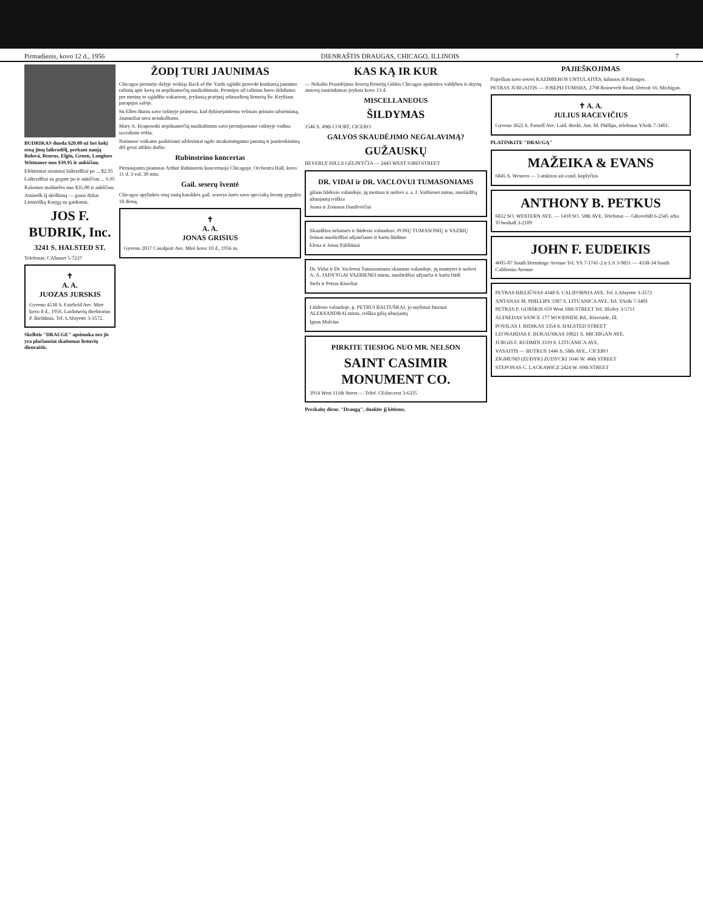Pirmadienis, kovo 12 d., 1956 DIENRAŠTIS DRAUGAS, CHICAGO, ILLINOIS 7
BUDRIKAS duoda $20.00 už bet kokį seną jūsų laikrodėlį, perkant naują Bulová, Benrus, Elgin, Gruen, Longines Wittnauer nuo $39.95 ir aukščiau.
Elektriniai sieniniai laikrodžiai po ... $2.95
Laikrodžiai su gegute po ir aukščiau ... 6.95
Rašomos mašinėlės nuo $35.00 ir aukščiau.
Atsinešk šį skelbimą — gausi dykai Lietuvišką Knygą su gaidomis.
JOS F. BUDRIK, Inc.
3241 S. HALSTED ST.
Telefonas: CAlumet 5-7237
✝
A. A.
JUOZAS JURSKIS
Gyveno 4538 S. Fairfield Ave. Mirė kovo 8 d., 1956. Laidotuvių direktorius P. Bieliūnas. Tel. LAfayette 3-3572.
Skelbtis "DRAUGE" apsimoka nes jis yra plačiausiai skaitomas lietuvių dienraštis.
ŽODĮ TURI JAUNIMAS
Chicagos pietinėje dalyje veikiąs Back of the Yards sąjūdis pravedė konkursą jaunimo rašinių apie kovą su nepilnamečių nusikaltimais. Premijos už rašinius buvo išdalintos per metinę to sąjūdžio vakarienę, įvykusią praėjusį sekmadienį lietuvių Šv. Kryžiaus parapijos salėje.
Su Ellen Burns savo rašinyje primena, kad dykinėjantiems velniais pristato užsiėmimą. Jaunuoliai nėra nesukalbami.
Mary A. Krapowski nepilnamečių nusikaltimus savo premijuotame rašinyje vadina socialiniu vėžiu.
Namuose vaikams paskiriami uždaviniai ugdo atsakomingumo jausmą ir pasitenkinimą dėl gerai atlikto darbo.
Rubinsteino koncertas
Pirmaujantis pianistas Arthur Rubinstein koncertuoja Chicagoje, Orchestra Hall, kovo 11 d. 3 val. 30 min.
Gail. seserų šventė
Chicagos apylinkės visų tautų katalikės gail. seserys turės savo specialią šventę gegužės 18 dieną.
✝
A. A.
JONAS GRISIUS
Gyveno 2037 Canalport Ave. Mirė kovo 10 d., 1956 m.
KAS KĄ IR KUR
— Nekalto Prasidėjimo Seserų Rėmėjų Gildos Chicagos apskrities valdybos ir skyrių atstovų susirinkimas įvyksta kovo 13 d.
MISCELLANEOUS
ŠILDYMAS
1546 S. 49th COURT, CICERO
GALVOS SKAUDĖJIMO NEGALAVIMĄ?
GUŽAUSKŲ
BEVERLY HILLS GĖLINYČIA — 2443 WEST 63RD STREET
DR. VIDAI ir DR. VACLOVUI TUMASONIAMS
gilaus liūdesio valandoje, jų motinai ir uošvei a. a. J. Vazbienei mirus, nuoširdžią užuojautą reiškia
Joana ir Zenonas Danilevičiai
Skaudžios nelaimės ir liūdesio valandose, PONŲ TUMASONIŲ ir VAZBIŲ šeimas nuoširdžiai užjaučiame ir kartu liūdime
Elena ir Jonas Paliliūnai
Dr. Vidai ir Dr. Vaclovui Tumasoniams skausmo valandoje, jų mamytei ir uošvei A. A. JADVYGAI VAZBIENEI mirus, nuoširdžiai užjaučia ir kartu liūdi
Stefa ir Petras Kisieliai
Liūdesio valandoje, p. PETRUI BALTUŠKAI, jo mylimai žmonai ALEKSANDRAI mirus, reiškia gilią užuojautą
Ignas Malcius
PIRKITE TIESIOG NUO MR. NELSON
SAINT CASIMIR MONUMENT CO.
3914 West 111th Street — Telef. CEdarcrest 3-6335
Perskaitę dienr. "Draugą", duokite jį kitiems.
PAJIEŠKOJIMAS
Pajieškau savo sesers KAZIMIEROS UNTULAITĖS, kilusios iš Palangos.
PETRAS JURGAITIS — JOSEPH TUMSHA, 2798 Roosevelt Road, Detroit 16, Michigan.
✝ A. A.
JULIUS RACEVIČIUS
Gyveno 3622 S. Parnell Ave. Laid. direkt. Ant. M. Phillips, telefonas YArds 7-3401.
PLATINKITE "DRAUGĄ"
MAŽEIKA & EVANS
6845 S. Western — 3 atskiros air-cond. koplyčios
ANTHONY B. PETKUS
6812 SO. WESTERN AVE. — 1410 SO. 50th AVE. Telefonai — GRovehill 6-2345 arba TOwnhall 3-2109
JOHN F. EUDEIKIS
4605-07 South Hermitage Avenue Tel. YA 7-1741-2 ir LA 3-9851 — 4330-34 South California Avenue
PETRAS BIELIŪNAS 4348 S. CALIFORNIA AVE. Tel. LAfayette 3-3572
ANTANAS M. PHILLIPS 3307 S. LITUANICA AVE. Tel. YArds 7-3401
PETRAS P. GURSKIS 659 West 18th STREET Tel. SEeley 3-5711
ALFREDAS VANCE 177 WOODSIDE Rd., Riverside, Ill.
POVILAS J. RIDIKAS 3354 S. HALSTED STREET
LEONARDAS F. BUKAUSKAS 10821 S. MICHIGAN AVE.
JURGIS F. RUDMIN 3319 S. LITUANICA AVE.
VASAITIS — BUTKUS 1446 S. 50th AVE., CICERO
ZIGMUND (ZUDYK) ZUDYCKI 1646 W. 46th STREET
STEPONAS C. LACKAWICZ 2424 W. 69th STREET